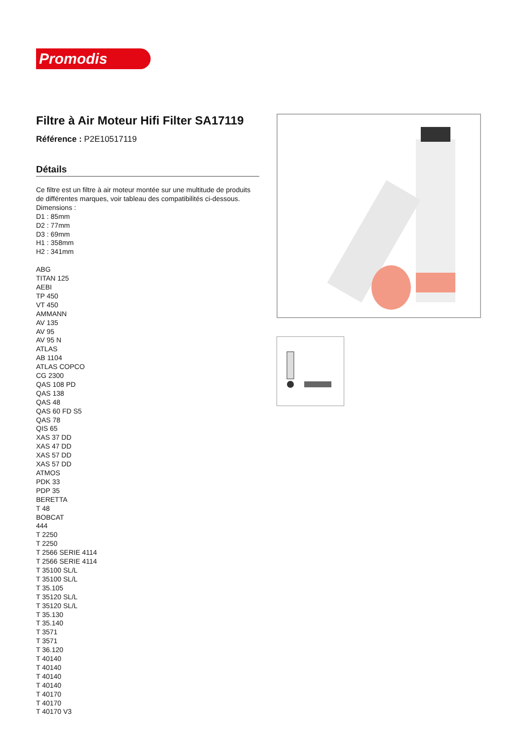Promodis
Filtre à Air Moteur Hifi Filter SA17119
Référence : P2E10517119
Détails
Ce filtre est un filtre à air moteur montée sur une multitude de produits de différentes marques, voir tableau des compatibilités ci-dessous.
Dimensions :
D1 : 85mm
D2 : 77mm
D3 : 69mm
H1 : 358mm
H2 : 341mm
ABG
TITAN 125
AEBI
TP 450
VT 450
AMMANN
AV 135
AV 95
AV 95 N
ATLAS
AB 1104
ATLAS COPCO
CG 2300
QAS 108 PD
QAS 138
QAS 48
QAS 60 FD S5
QAS 78
QIS 65
XAS 37 DD
XAS 47 DD
XAS 57 DD
XAS 57 DD
ATMOS
PDK 33
PDP 35
BERETTA
T 48
BOBCAT
444
T 2250
T 2250
T 2566 SERIE 4114
T 2566 SERIE 4114
T 35100 SL/L
T 35100 SL/L
T 35.105
T 35120 SL/L
T 35120 SL/L
T 35.130
T 35.140
T 3571
T 3571
T 36.120
T 40140
T 40140
T 40140
T 40140
T 40170
T 40170
T 40170 V3